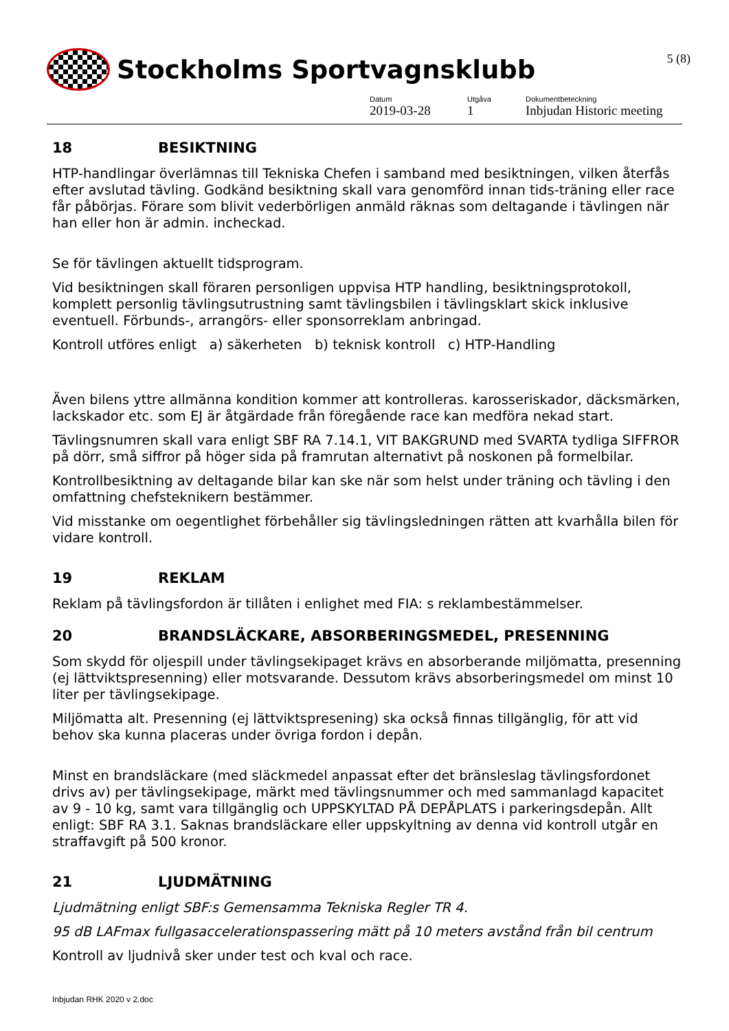5 (8)
Stockholms Sportvagnsklubb
Datum
2019-03-28
Utgåva
1
Dokumentbeteckning
Inbjudan Historic meeting
18 BESIKTNING
HTP-handlingar överlämnas till Tekniska Chefen i samband med besiktningen, vilken återfås efter avslutad tävling. Godkänd besiktning skall vara genomförd innan tids-träning eller race får påbörjas. Förare som blivit vederbörligen anmäld räknas som deltagande i tävlingen när han eller hon är admin. incheckad.
Se för tävlingen aktuellt tidsprogram.
Vid besiktningen skall föraren personligen uppvisa HTP handling, besiktningsprotokoll, komplett personlig tävlingsutrustning samt tävlingsbilen i tävlingsklart skick inklusive eventuell. Förbunds-, arrangörs- eller sponsorreklam anbringad.
Kontroll utföres enligt a) säkerheten b) teknisk kontroll c) HTP-Handling
Även bilens yttre allmänna kondition kommer att kontrolleras. karosseriskador, däcksmärken, lackskador etc. som EJ är åtgärdade från föregående race kan medföra nekad start.
Tävlingsnumren skall vara enligt SBF RA 7.14.1, VIT BAKGRUND med SVARTA tydliga SIFFROR på dörr, små siffror på höger sida på framrutan alternativt på noskonen på formelbilar.
Kontrollbesiktning av deltagande bilar kan ske när som helst under träning och tävling i den omfattning chefsteknikern bestämmer.
Vid misstanke om oegentlighet förbehåller sig tävlingsledningen rätten att kvarhålla bilen för vidare kontroll.
19 REKLAM
Reklam på tävlingsfordon är tillåten i enlighet med FIA: s reklambestämmelser.
20 BRANDSLÄCKARE, ABSORBERINGSMEDEL, PRESENNING
Som skydd för oljespill under tävlingsekipaget krävs en absorberande miljömatta, presenning (ej lättviktspresenning) eller motsvarande. Dessutom krävs absorberingsmedel om minst 10 liter per tävlingsekipage.
Miljömatta alt. Presenning (ej lättviktspresening) ska också finnas tillgänglig, för att vid behov ska kunna placeras under övriga fordon i depån.
Minst en brandsläckare (med släckmedel anpassat efter det bränsleslag tävlingsfordonet drivs av) per tävlingsekipage, märkt med tävlingsnummer och med sammanlagd kapacitet av 9 - 10 kg, samt vara tillgänglig och UPPSKYLTAD PÅ DEPÅPLATS i parkeringsdepån. Allt enligt: SBF RA 3.1. Saknas brandsläckare eller uppskyltning av denna vid kontroll utgår en straffavgift på 500 kronor.
21 LJUDMÄTNING
Ljudmätning enligt SBF:s Gemensamma Tekniska Regler TR 4.
95 dB LAFmax fullgasaccelerationspassering mätt på 10 meters avstånd från bil centrum
Kontroll av ljudnivå sker under test och kval och race.
Inbjudan RHK 2020 v 2.doc